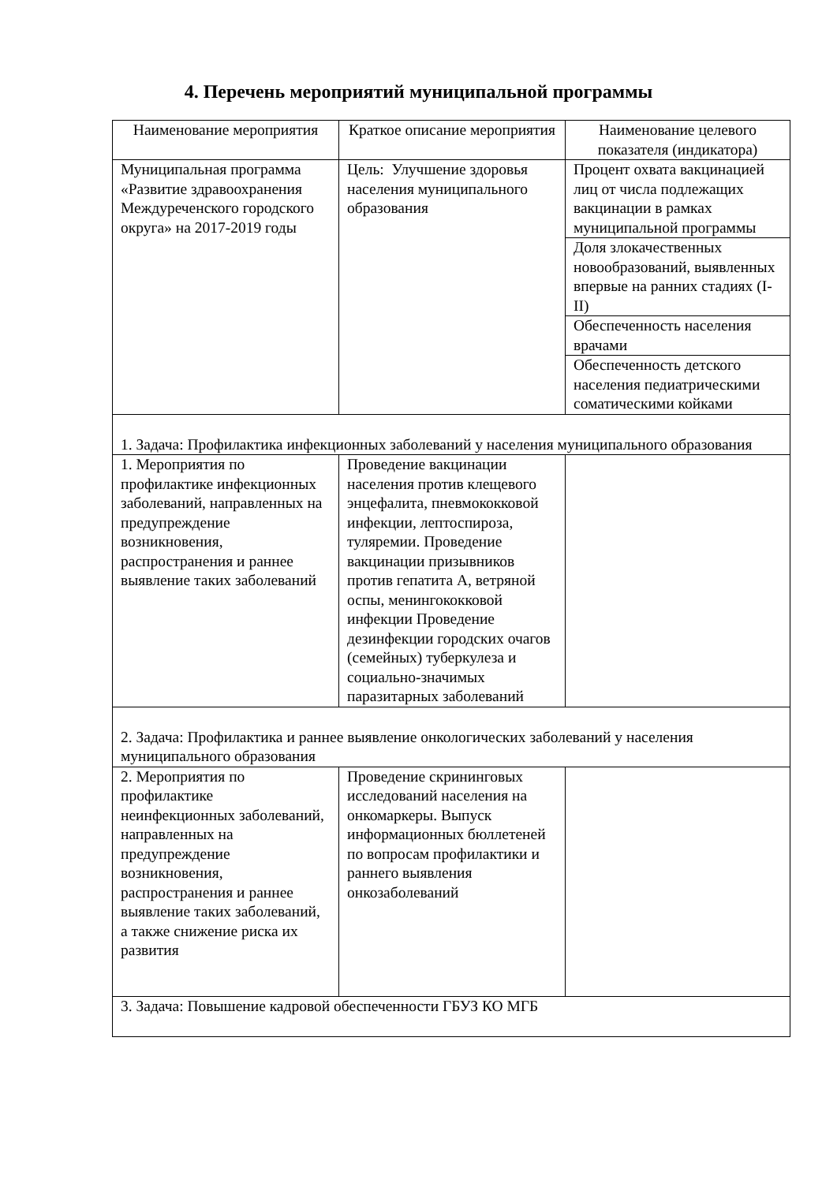4. Перечень мероприятий муниципальной программы
| Наименование мероприятия | Краткое описание мероприятия | Наименование целевого показателя (индикатора) |
| --- | --- | --- |
| Муниципальная программа «Развитие здравоохранения Междуреченского городского округа» на 2017-2019 годы | Цель: Улучшение здоровья населения муниципального образования | Процент охвата вакцинацией лиц от числа подлежащих вакцинации в рамках муниципальной программы |
| | | Доля злокачественных новообразований, выявленных впервые на ранних стадиях (I-II) |
| | | Обеспеченность населения врачами |
| | | Обеспеченность детского населения педиатрическими соматическими койками |
| 1. Задача: Профилактика инфекционных заболеваний у населения муниципального образования | | |
| 1. Мероприятия по профилактике инфекционных заболеваний, направленных на предупреждение возникновения, распространения и раннее выявление таких заболеваний | Проведение вакцинации населения против клещевого энцефалита, пневмококковой инфекции, лептоспироза, туляремии. Проведение вакцинации призывников против гепатита А, ветряной оспы, менингококковой инфекции Проведение дезинфекции городских очагов (семейных) туберкулеза и социально-значимых паразитарных заболеваний | |
| 2. Задача: Профилактика и раннее выявление онкологических заболеваний у населения муниципального образования | | |
| 2. Мероприятия по профилактике неинфекционных заболеваний, направленных на предупреждение возникновения, распространения и раннее выявление таких заболеваний, а также снижение риска их развития | Проведение скрининговых исследований населения на онкомаркеры. Выпуск информационных бюллетеней по вопросам профилактики и раннего выявления онкозаболеваний | |
| 3. Задача: Повышение кадровой обеспеченности ГБУЗ КО МГБ | | |